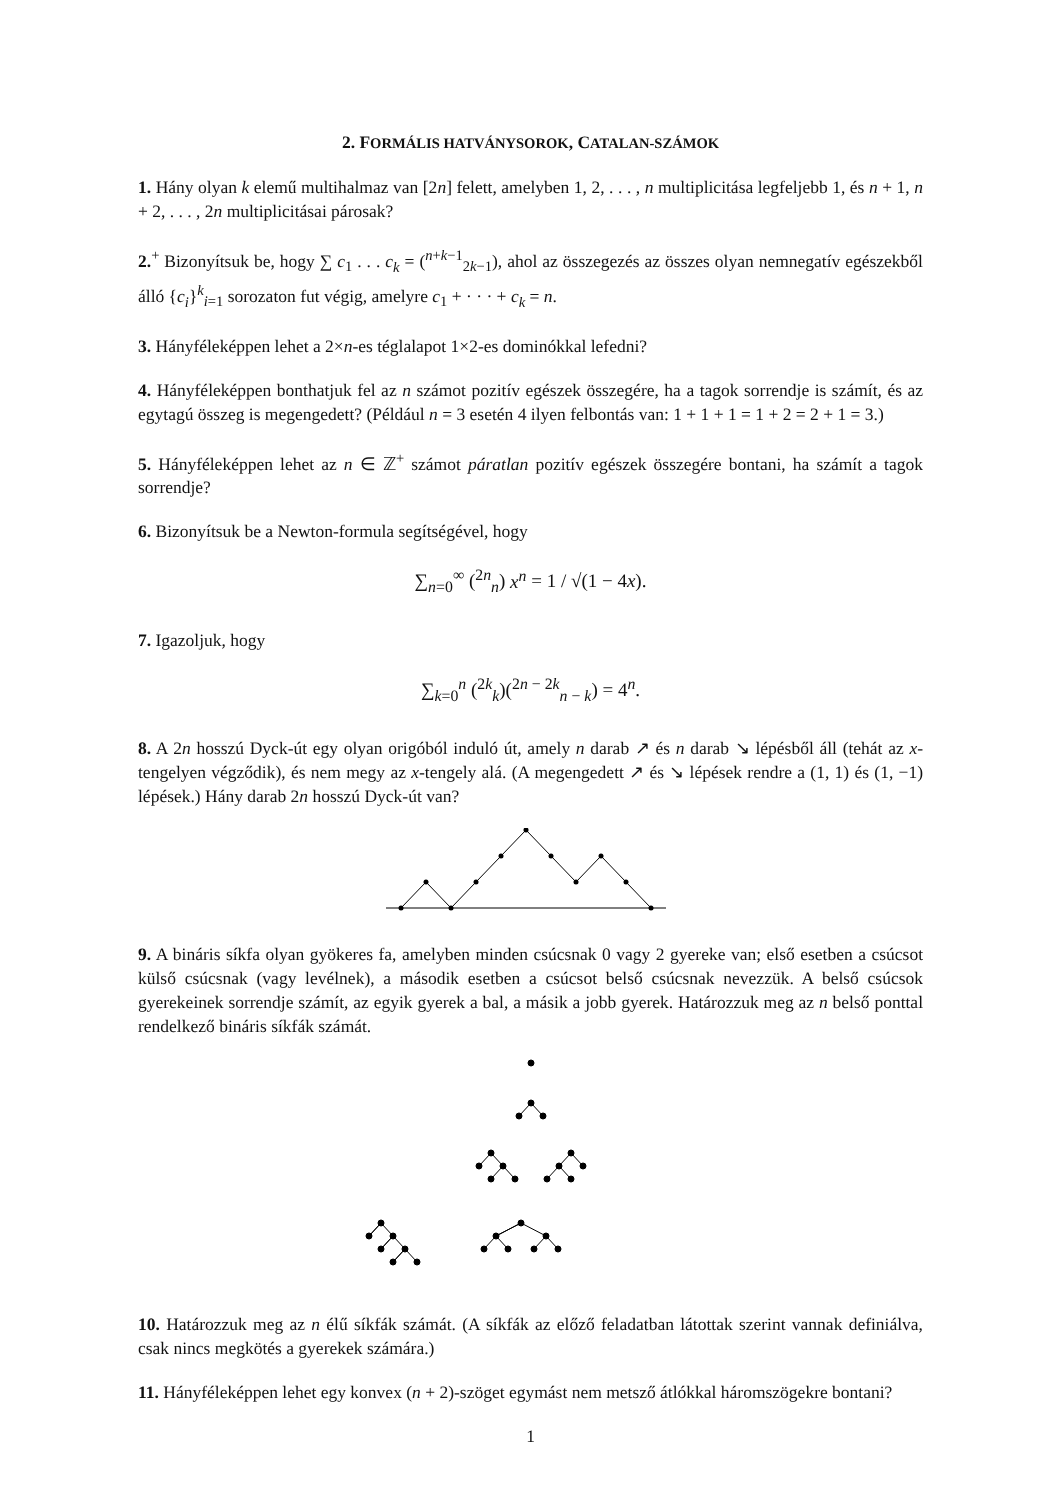2. FORMÁLIS HATVÁNYSOROK, CATALAN-SZÁMOK
1. Hány olyan k elemű multihalmaz van [2n] felett, amelyben 1, 2, . . . , n multiplicitása legfeljebb 1, és n + 1, n + 2, . . . , 2n multiplicitásai párosak?
2.<sup>+</sup> Bizonyítsuk be, hogy ∑ c<sub>1</sub> . . . c<sub>k</sub> = (<sup>n+k−1</sup><sub>2k−1</sub>), ahol az összegezés az összes olyan nemnegatív egészekből álló {c<sub>i</sub>}<sup>k</sup><sub>i=1</sub> sorozaton fut végig, amelyre c<sub>1</sub> + · · · + c<sub>k</sub> = n.
3. Hányféleképpen lehet a 2×n-es téglalapot 1×2-es dominókkal lefedni?
4. Hányféleképpen bonthatjuk fel az n számot pozitív egészek összegére, ha a tagok sorrendje is számít, és az egytagú összeg is megengedett? (Például n = 3 esetén 4 ilyen felbontás van: 1 + 1 + 1 = 1 + 2 = 2 + 1 = 3.)
5. Hányféleképpen lehet az n ∈ ℤ<sup>+</sup> számot páratlan pozitív egészek összegére bontani, ha számít a tagok sorrendje?
6. Bizonyítsuk be a Newton-formula segítségével, hogy
∑<sub>n=0</sub><sup>∞</sup> (<sup>2n</sup><sub>n</sub>) x<sup>n</sup> = 1 / √(1 − 4x).
7. Igazoljuk, hogy
∑<sub>k=0</sub><sup>n</sup> (<sup>2k</sup><sub>k</sub>)(<sup>2n − 2k</sup><sub>n − k</sub>) = 4<sup>n</sup>.
8. A 2n hosszú Dyck-út egy olyan origóból induló út, amely n darab ↗ és n darab ↘ lépésből áll (tehát az x-tengelyen végződik), és nem megy az x-tengely alá. (A megengedett ↗ és ↘ lépések rendre a (1, 1) és (1, −1) lépések.) Hány darab 2n hosszú Dyck-út van?
9. A bináris síkfa olyan gyökeres fa, amelyben minden csúcsnak 0 vagy 2 gyereke van; első esetben a csúcsot külső csúcsnak (vagy levélnek), a második esetben a csúcsot belső csúcsnak nevezzük. A belső csúcsok gyerekeinek sorrendje számít, az egyik gyerek a bal, a másik a jobb gyerek. Határozzuk meg az n belső ponttal rendelkező bináris síkfák számát.
10. Határozzuk meg az n élű síkfák számát. (A síkfák az előző feladatban látottak szerint vannak definiálva, csak nincs megkötés a gyerekek számára.)
11. Hányféleképpen lehet egy konvex (n + 2)-szöget egymást nem metsző átlókkal háromszögekre bontani?
1